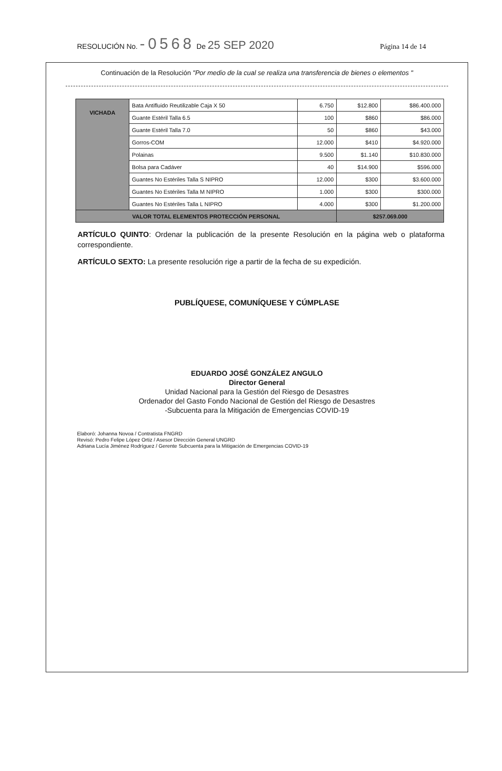RESOLUCIÓN No. -0568 De 25 SEP 2020 Página 14 de 14
Continuación de la Resolución "Por medio de la cual se realiza una transferencia de bienes o elementos "
| VICHADA | Bata Antifluido Reutilizable Caja X 50 | 6.750 | $12.800 | $86.400.000 |
| | Guante Estéril Talla 6.5 | 100 | $860 | $86.000 |
| | Guante Estéril Talla 7.0 | 50 | $860 | $43.000 |
| | Gorros-COM | 12.000 | $410 | $4.920.000 |
| | Polainas | 9.500 | $1.140 | $10.830.000 |
| | Bolsa para Cadáver | 40 | $14.900 | $596.000 |
| | Guantes No Estériles Talla S NIPRO | 12.000 | $300 | $3.600.000 |
| | Guantes No Estériles Talla M NIPRO | 1.000 | $300 | $300.000 |
| | Guantes No Estériles Talla L NIPRO | 4.000 | $300 | $1.200.000 |
| VALOR TOTAL ELEMENTOS PROTECCIÓN PERSONAL | | | $257.069.000 | |
ARTÍCULO QUINTO: Ordenar la publicación de la presente Resolución en la página web o plataforma correspondiente.
ARTÍCULO SEXTO: La presente resolución rige a partir de la fecha de su expedición.
PUBLÍQUESE, COMUNÍQUESE Y CÚMPLASE
EDUARDO JOSÉ GONZÁLEZ ANGULO
Director General
Unidad Nacional para la Gestión del Riesgo de Desastres
Ordenador del Gasto Fondo Nacional de Gestión del Riesgo de Desastres
-Subcuenta para la Mitigación de Emergencias COVID-19
Elaboró: Johanna Novoa / Contratista FNGRD
Revisó: Pedro Felipe López Ortiz / Asesor Dirección General UNGRD
Adriana Lucía Jiménez Rodríguez / Gerente Subcuenta para la Mitigación de Emergencias COVID-19